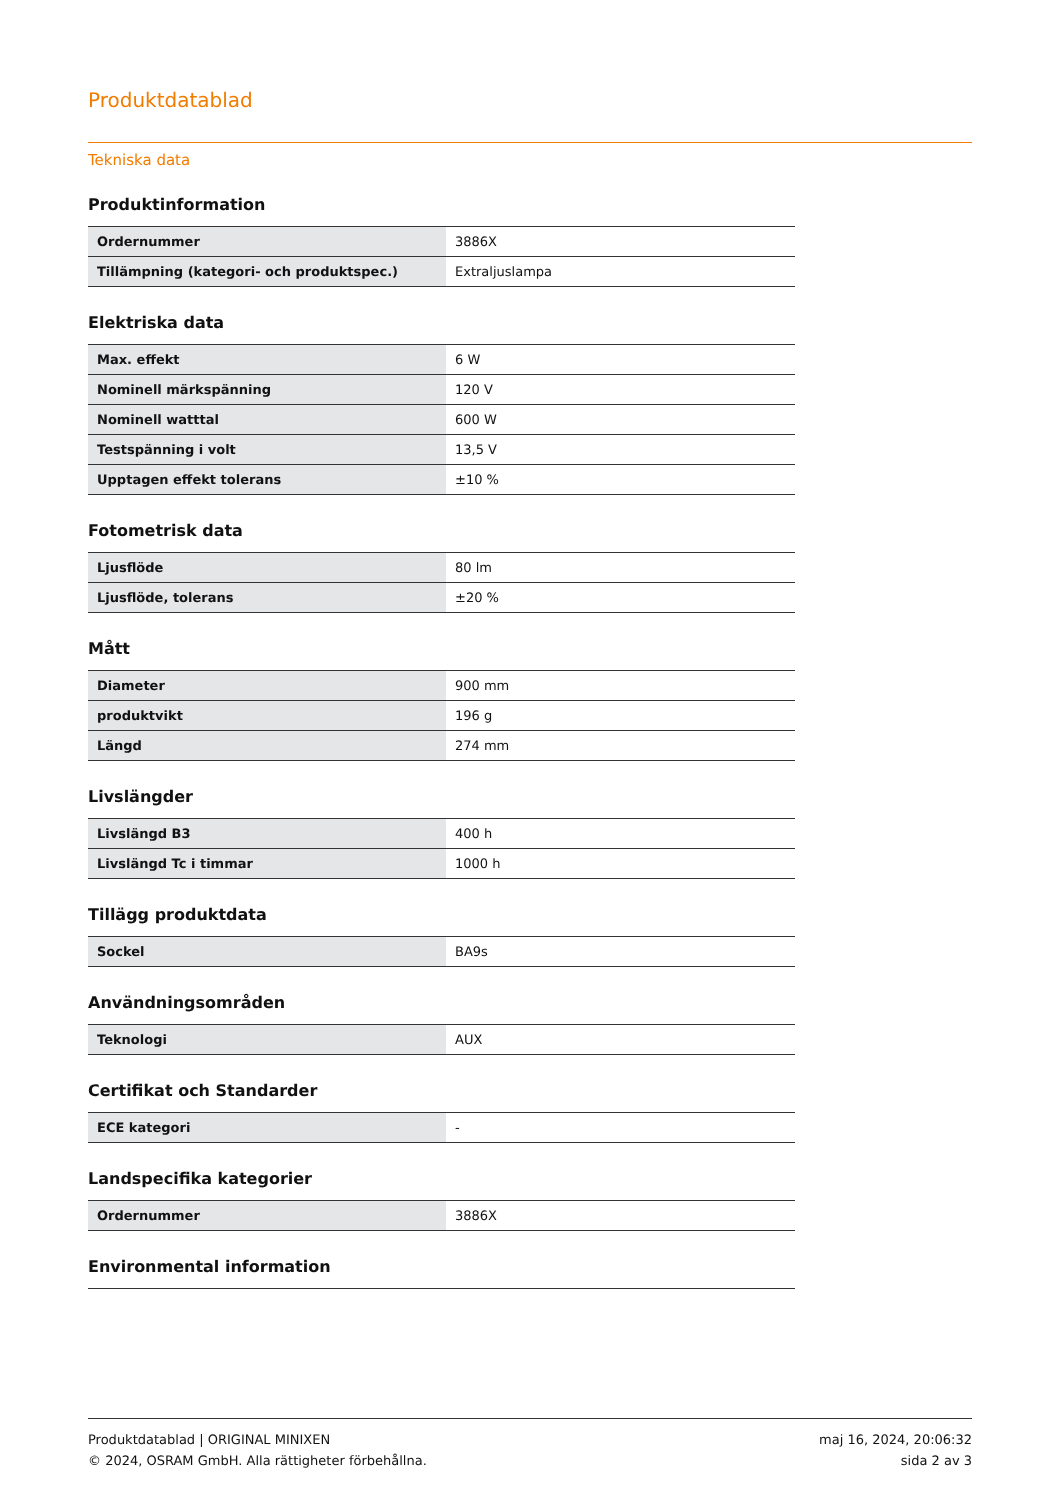Produktdatablad
Tekniska data
Produktinformation
| Ordernummer | 3886X |
| Tillämpning (kategori- och produktspec.) | Extraljuslampa |
Elektriska data
| Max. effekt | 6 W |
| Nominell märkspänning | 120 V |
| Nominell watttal | 600 W |
| Testspänning i volt | 13,5 V |
| Upptagen effekt tolerans | ±10 % |
Fotometrisk data
| Ljusflöde | 80 lm |
| Ljusflöde, tolerans | ±20 % |
Mått
| Diameter | 900 mm |
| produktvikt | 196 g |
| Längd | 274 mm |
Livslängder
| Livslängd B3 | 400 h |
| Livslängd Tc i timmar | 1000 h |
Tillägg produktdata
| Sockel | BA9s |
Användningsområden
| Teknologi | AUX |
Certifikat och Standarder
| ECE kategori | - |
Landspecifika kategorier
| Ordernummer | 3886X |
Environmental information
Produktdatablad | ORIGINAL MINIXEN
© 2024, OSRAM GmbH. Alla rättigheter förbehållna.
maj 16, 2024, 20:06:32
sida 2 av 3